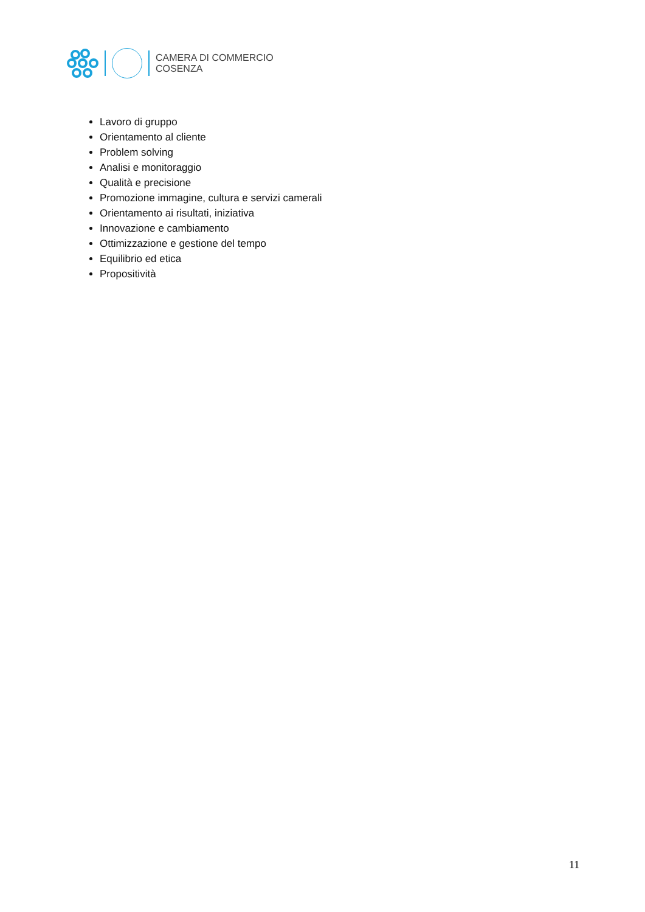CAMERA DI COMMERCIO
COSENZA
Lavoro di gruppo
Orientamento al cliente
Problem solving
Analisi e monitoraggio
Qualità e precisione
Promozione immagine, cultura e servizi camerali
Orientamento ai risultati, iniziativa
Innovazione e cambiamento
Ottimizzazione e gestione del tempo
Equilibrio ed etica
Propositività
11